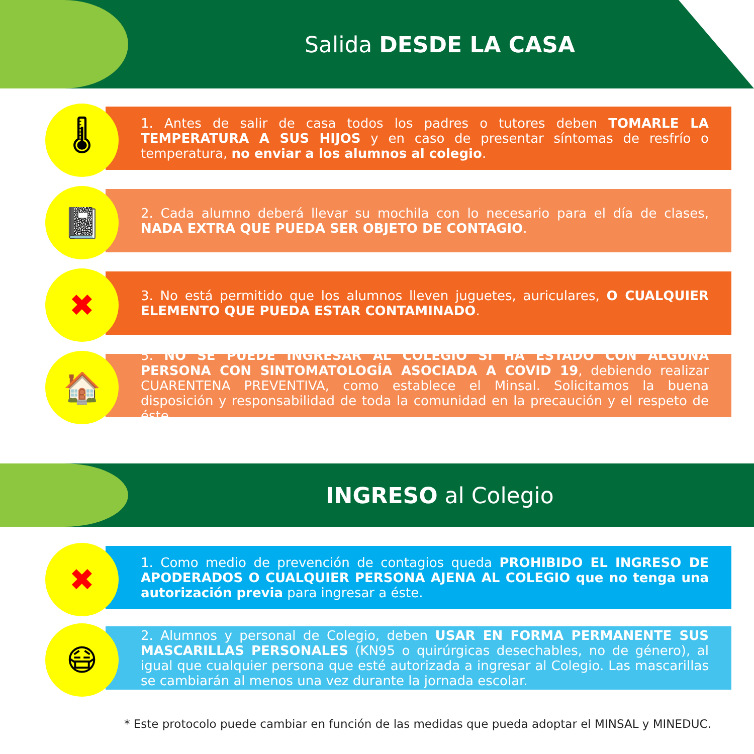Salida DESDE LA CASA
🌡
1. Antes de salir de casa todos los padres o tutores deben TOMARLE LA TEMPERATURA A SUS HIJOS y en caso de presentar síntomas de resfrío o temperatura, no enviar a los alumnos al colegio.
📓
2. Cada alumno deberá llevar su mochila con lo necesario para el día de clases, NADA EXTRA QUE PUEDA SER OBJETO DE CONTAGIO.
✖
3. No está permitido que los alumnos lleven juguetes, auriculares, O CUALQUIER ELEMENTO QUE PUEDA ESTAR CONTAMINADO.
🏠
5. NO SE PUEDE INGRESAR AL COLEGIO SI HA ESTADO CON ALGUNA PERSONA CON SINTOMATOLOGÍA ASOCIADA A COVID 19, debiendo realizar CUARENTENA PREVENTIVA, como establece el Minsal. Solicitamos la buena disposición y responsabilidad de toda la comunidad en la precaución y el respeto de éste.
INGRESO al Colegio
✖
1. Como medio de prevención de contagios queda PROHIBIDO EL INGRESO DE APODERADOS O CUALQUIER PERSONA AJENA AL COLEGIO que no tenga una autorización previa para ingresar a éste.
😷
2. Alumnos y personal de Colegio, deben USAR EN FORMA PERMANENTE SUS MASCARILLAS PERSONALES (KN95 o quirúrgicas desechables, no de género), al igual que cualquier persona que esté autorizada a ingresar al Colegio. Las mascarillas se cambiarán al menos una vez durante la jornada escolar.
* Este protocolo puede cambiar en función de las medidas que pueda adoptar el MINSAL y MINEDUC.